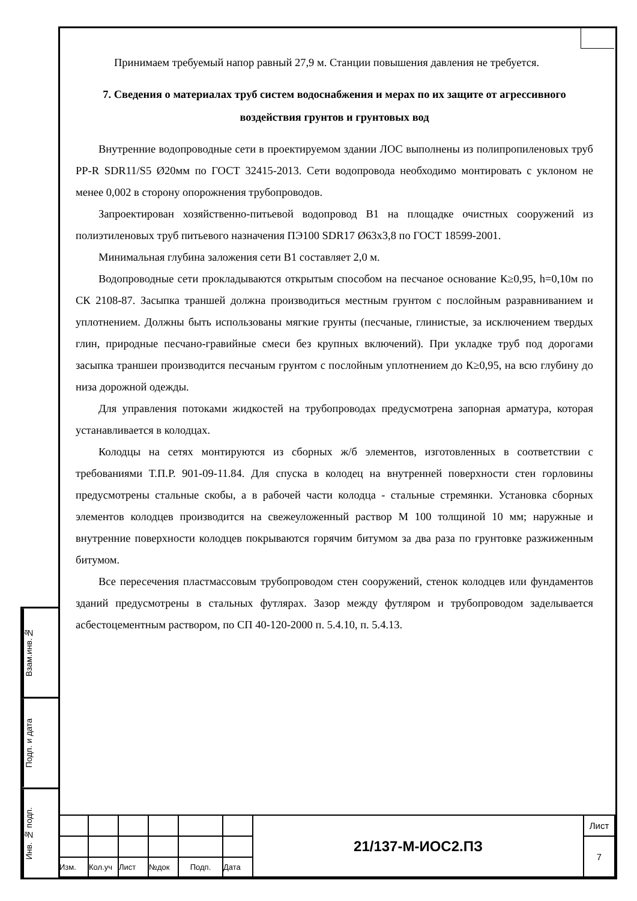Взам.инв.№
Подп. и дата
Инв. № подп.
Принимаем требуемый напор равный 27,9 м. Станции повышения давления не требуется.
7. Сведения о материалах труб систем водоснабжения и мерах по их защите от агрессивного воздействия грунтов и грунтовых вод
Внутренние водопроводные сети в проектируемом здании ЛОС выполнены из полипропиленовых труб PP-R SDR11/S5 Ø20мм по ГОСТ 32415-2013. Сети водопровода необходимо монтировать с уклоном не менее 0,002 в сторону опорожнения трубопроводов.
Запроектирован хозяйственно-питьевой водопровод В1 на площадке очистных сооружений из полиэтиленовых труб питьевого назначения ПЭ100 SDR17 Ø63х3,8 по ГОСТ 18599-2001.
Минимальная глубина заложения сети В1 составляет 2,0 м.
Водопроводные сети прокладываются открытым способом на песчаное основание К≥0,95, h=0,10м по СК 2108-87. Засыпка траншей должна производиться местным грунтом с послойным разравниванием и уплотнением. Должны быть использованы мягкие грунты (песчаные, глинистые, за исключением твердых глин, природные песчано-гравийные смеси без крупных включений). При укладке труб под дорогами засыпка траншеи производится песчаным грунтом с послойным уплотнением до К≥0,95, на всю глубину до низа дорожной одежды.
Для управления потоками жидкостей на трубопроводах предусмотрена запорная арматура, которая устанавливается в колодцах.
Колодцы на сетях монтируются из сборных ж/б элементов, изготовленных в соответствии с требованиями Т.П.Р. 901-09-11.84. Для спуска в колодец на внутренней поверхности стен горловины предусмотрены стальные скобы, а в рабочей части колодца - стальные стремянки. Установка сборных элементов колодцев производится на свежеуложенный раствор М 100 толщиной 10 мм; наружные и внутренние поверхности колодцев покрываются горячим битумом за два раза по грунтовке разжиженным битумом.
Все пересечения пластмассовым трубопроводом стен сооружений, стенок колодцев или фундаментов зданий предусмотрены в стальных футлярах. Зазор между футляром и трубопроводом заделывается асбестоцементным раствором, по СП 40-120-2000 п. 5.4.10, п. 5.4.13.
| | | | | | | 21/137-М-ИОС2.ПЗ | Лист |
| | | | | | | | 7 |
| Изм. | Кол.уч | Лист | №док | Подп. | Дата | | |